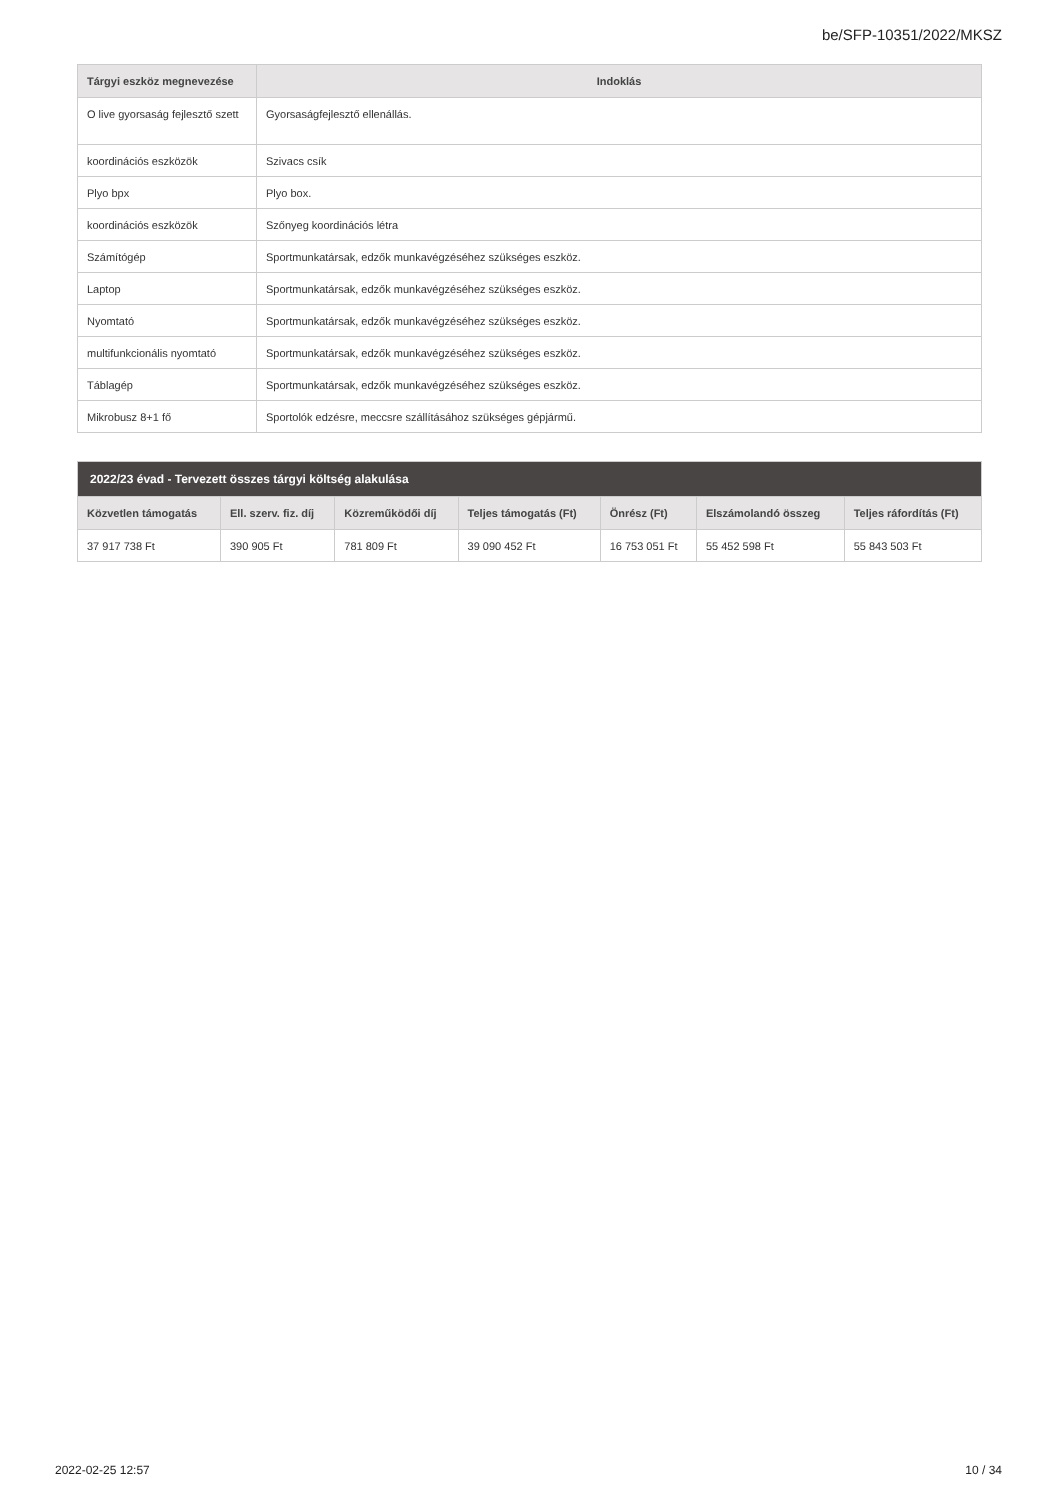be/SFP-10351/2022/MKSZ
| Tárgyi eszköz megnevezése | Indoklás |
| --- | --- |
| O live gyorsaság fejlesztő szett | Gyorsaságfejlesztő ellenállás. |
| koordinációs eszközök | Szivacs csík |
| Plyo bpx | Plyo box. |
| koordinációs eszközök | Szőnyeg koordinációs létra |
| Számítógép | Sportmunkatársak, edzők munkavégzéséhez szükséges eszköz. |
| Laptop | Sportmunkatársak, edzők munkavégzéséhez szükséges eszköz. |
| Nyomtató | Sportmunkatársak, edzők munkavégzéséhez szükséges eszköz. |
| multifunkcionális nyomtató | Sportmunkatársak, edzők munkavégzéséhez szükséges eszköz. |
| Táblagép | Sportmunkatársak, edzők munkavégzéséhez szükséges eszköz. |
| Mikrobusz 8+1 fő | Sportolók edzésre, meccsre szállításához szükséges gépjármű. |
| 2022/23 évad - Tervezett összes tárgyi költség alakulása | | | | | | |
| --- | --- | --- | --- | --- | --- | --- |
| Közvetlen támogatás | Ell. szerv. fiz. díj | Közreműködői díj | Teljes támogatás (Ft) | Önrész (Ft) | Elszámolandó összeg | Teljes ráfordítás (Ft) |
| 37 917 738 Ft | 390 905 Ft | 781 809 Ft | 39 090 452 Ft | 16 753 051 Ft | 55 452 598 Ft | 55 843 503 Ft |
2022-02-25 12:57 10 / 34